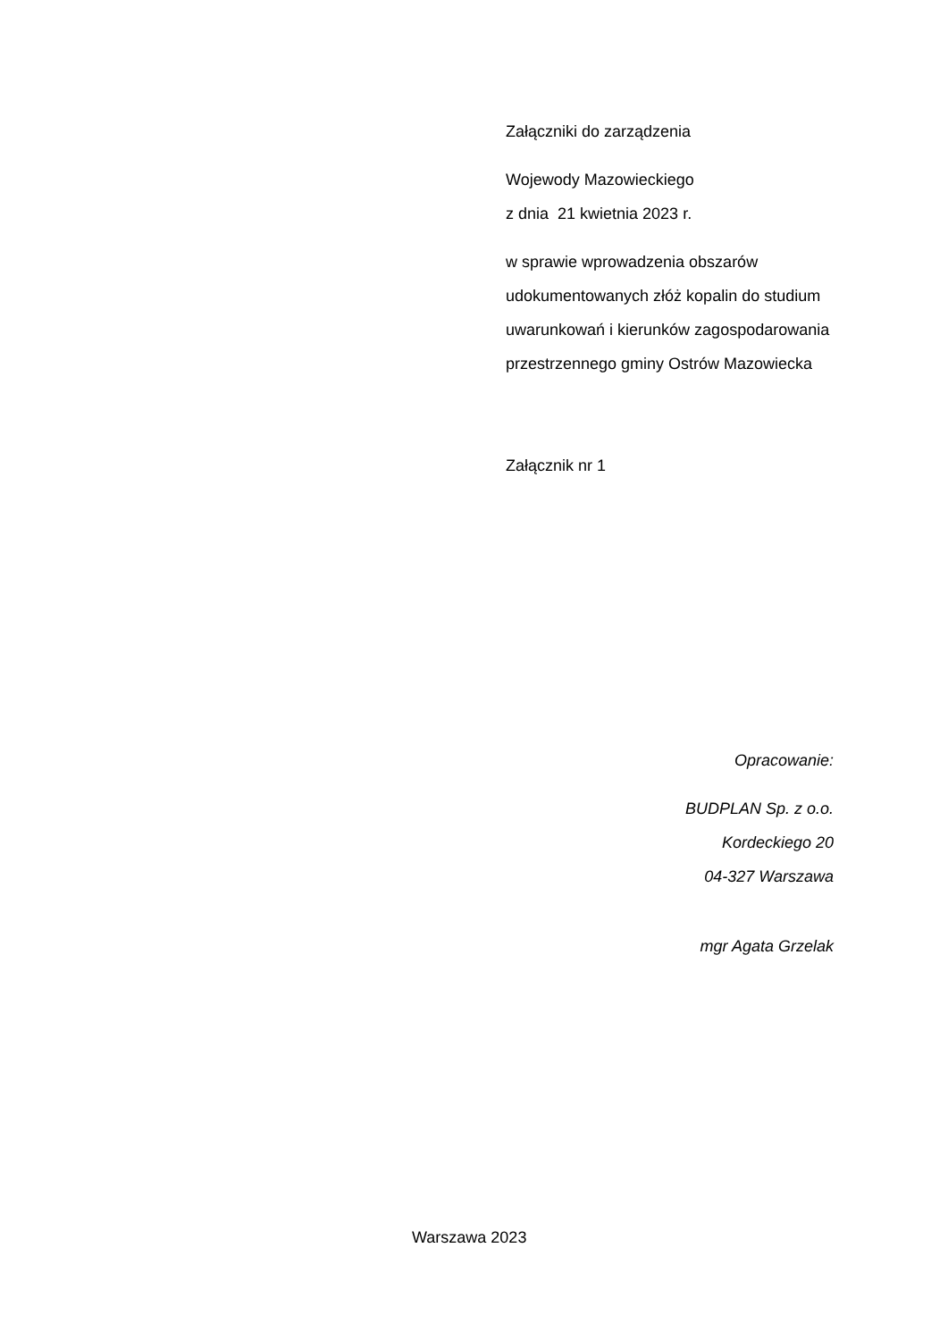Załączniki do zarządzenia
Wojewody Mazowieckiego
z dnia 21 kwietnia 2023 r.
w sprawie wprowadzenia obszarów udokumentowanych złóż kopalin do studium uwarunkowań i kierunków zagospodarowania przestrzennego gminy Ostrów Mazowiecka
Załącznik nr 1
Opracowanie:
BUDPLAN Sp. z o.o.
Kordeckiego 20
04-327 Warszawa
mgr Agata Grzelak
Warszawa 2023